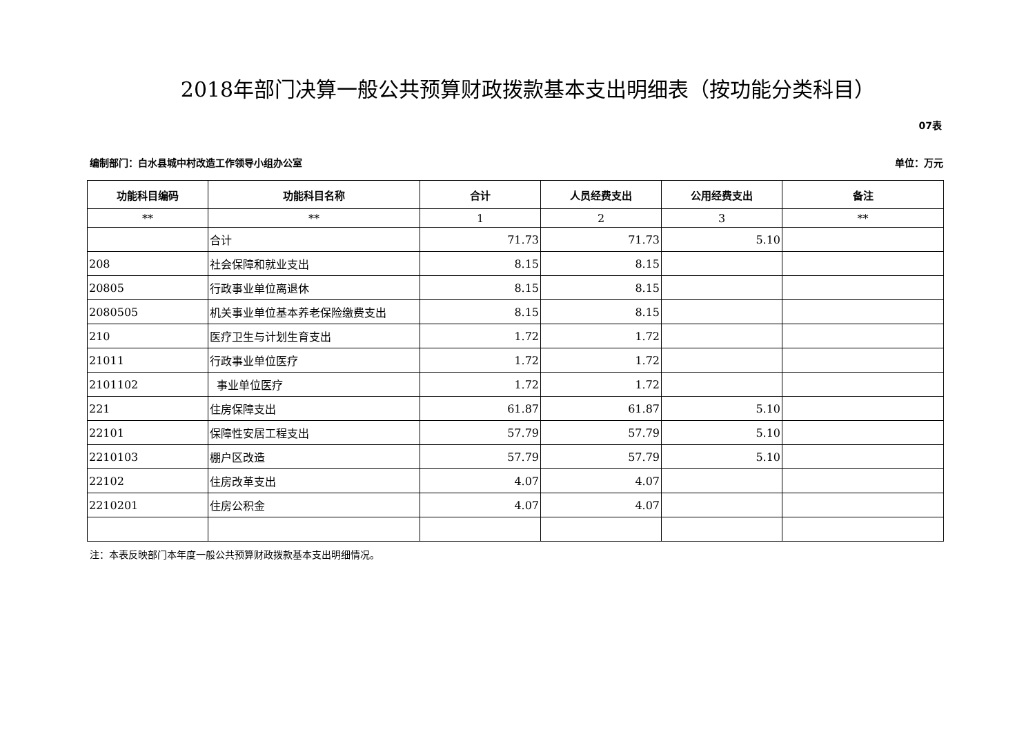2018年部门决算一般公共预算财政拨款基本支出明细表（按功能分类科目）
07表
编制部门：白水县城中村改造工作领导小组办公室 单位：万元
| 功能科目编码 | 功能科目名称 | 合计 | 人员经费支出 | 公用经费支出 | 备注 |
| --- | --- | --- | --- | --- | --- |
| ** | ** | 1 | 2 | 3 | ** |
| | 合计 | 71.73 | 71.73 | 5.10 | |
| 208 | 社会保障和就业支出 | 8.15 | 8.15 | | |
| 20805 | 行政事业单位离退休 | 8.15 | 8.15 | | |
| 2080505 | 机关事业单位基本养老保险缴费支出 | 8.15 | 8.15 | | |
| 210 | 医疗卫生与计划生育支出 | 1.72 | 1.72 | | |
| 21011 | 行政事业单位医疗 | 1.72 | 1.72 | | |
| 2101102 | 事业单位医疗 | 1.72 | 1.72 | | |
| 221 | 住房保障支出 | 61.87 | 61.87 | 5.10 | |
| 22101 | 保障性安居工程支出 | 57.79 | 57.79 | 5.10 | |
| 2210103 | 棚户区改造 | 57.79 | 57.79 | 5.10 | |
| 22102 | 住房改革支出 | 4.07 | 4.07 | | |
| 2210201 | 住房公积金 | 4.07 | 4.07 | | |
注：本表反映部门本年度一般公共预算财政拨款基本支出明细情况。